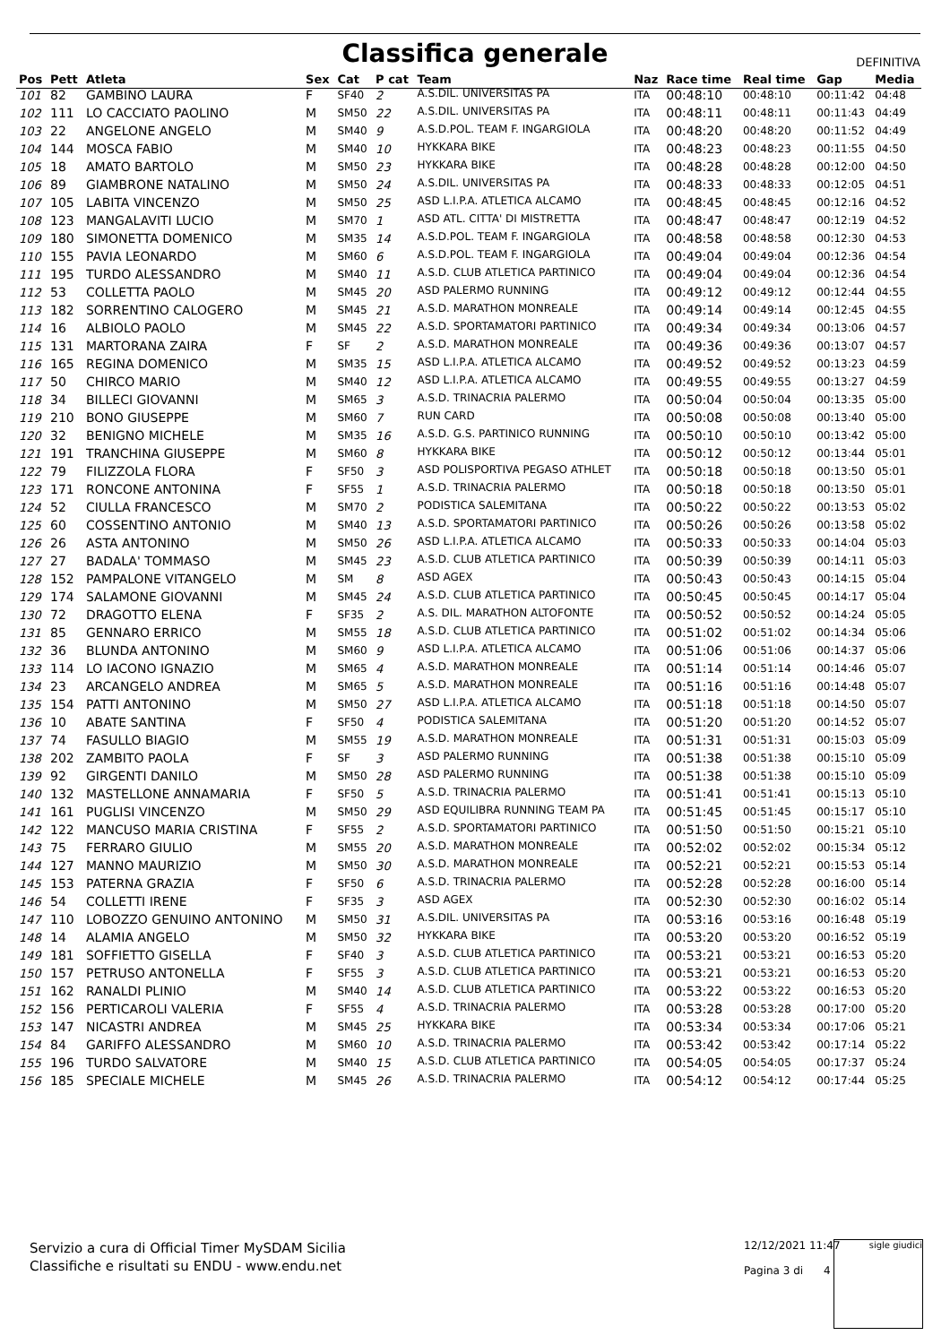Classifica generale
DEFINITIVA
| Pos | Pett | Atleta | Sex | Cat | P cat | Team | Naz | Race time | Real time | Gap | Media |
| --- | --- | --- | --- | --- | --- | --- | --- | --- | --- | --- | --- |
| 101 | 82 | GAMBINO LAURA | F | SF40 | 2 | A.S.DIL. UNIVERSITAS PA | ITA | 00:48:10 | 00:48:10 | 00:11:42 | 04:48 |
| 102 | 111 | LO CACCIATO PAOLINO | M | SM50 | 22 | A.S.DIL. UNIVERSITAS PA | ITA | 00:48:11 | 00:48:11 | 00:11:43 | 04:49 |
| 103 | 22 | ANGELONE ANGELO | M | SM40 | 9 | A.S.D.POL. TEAM F. INGARGIOLA | ITA | 00:48:20 | 00:48:20 | 00:11:52 | 04:49 |
| 104 | 144 | MOSCA FABIO | M | SM40 | 10 | HYKKARA BIKE | ITA | 00:48:23 | 00:48:23 | 00:11:55 | 04:50 |
| 105 | 18 | AMATO BARTOLO | M | SM50 | 23 | HYKKARA BIKE | ITA | 00:48:28 | 00:48:28 | 00:12:00 | 04:50 |
| 106 | 89 | GIAMBRONE NATALINO | M | SM50 | 24 | A.S.DIL. UNIVERSITAS PA | ITA | 00:48:33 | 00:48:33 | 00:12:05 | 04:51 |
| 107 | 105 | LABITA VINCENZO | M | SM50 | 25 | ASD L.I.P.A. ATLETICA ALCAMO | ITA | 00:48:45 | 00:48:45 | 00:12:16 | 04:52 |
| 108 | 123 | MANGALAVITI LUCIO | M | SM70 | 1 | ASD ATL. CITTA' DI MISTRETTA | ITA | 00:48:47 | 00:48:47 | 00:12:19 | 04:52 |
| 109 | 180 | SIMONETTA DOMENICO | M | SM35 | 14 | A.S.D.POL. TEAM F. INGARGIOLA | ITA | 00:48:58 | 00:48:58 | 00:12:30 | 04:53 |
| 110 | 155 | PAVIA LEONARDO | M | SM60 | 6 | A.S.D.POL. TEAM F. INGARGIOLA | ITA | 00:49:04 | 00:49:04 | 00:12:36 | 04:54 |
| 111 | 195 | TURDO ALESSANDRO | M | SM40 | 11 | A.S.D. CLUB ATLETICA PARTINICO | ITA | 00:49:04 | 00:49:04 | 00:12:36 | 04:54 |
| 112 | 53 | COLLETTA PAOLO | M | SM45 | 20 | ASD PALERMO RUNNING | ITA | 00:49:12 | 00:49:12 | 00:12:44 | 04:55 |
| 113 | 182 | SORRENTINO CALOGERO | M | SM45 | 21 | A.S.D. MARATHON MONREALE | ITA | 00:49:14 | 00:49:14 | 00:12:45 | 04:55 |
| 114 | 16 | ALBIOLO PAOLO | M | SM45 | 22 | A.S.D. SPORTAMATORI PARTINICO | ITA | 00:49:34 | 00:49:34 | 00:13:06 | 04:57 |
| 115 | 131 | MARTORANA ZAIRA | F | SF | 2 | A.S.D. MARATHON MONREALE | ITA | 00:49:36 | 00:49:36 | 00:13:07 | 04:57 |
| 116 | 165 | REGINA DOMENICO | M | SM35 | 15 | ASD L.I.P.A. ATLETICA ALCAMO | ITA | 00:49:52 | 00:49:52 | 00:13:23 | 04:59 |
| 117 | 50 | CHIRCO MARIO | M | SM40 | 12 | ASD L.I.P.A. ATLETICA ALCAMO | ITA | 00:49:55 | 00:49:55 | 00:13:27 | 04:59 |
| 118 | 34 | BILLECI GIOVANNI | M | SM65 | 3 | A.S.D. TRINACRIA PALERMO | ITA | 00:50:04 | 00:50:04 | 00:13:35 | 05:00 |
| 119 | 210 | BONO GIUSEPPE | M | SM60 | 7 | RUN CARD | ITA | 00:50:08 | 00:50:08 | 00:13:40 | 05:00 |
| 120 | 32 | BENIGNO MICHELE | M | SM35 | 16 | A.S.D. G.S. PARTINICO RUNNING | ITA | 00:50:10 | 00:50:10 | 00:13:42 | 05:00 |
| 121 | 191 | TRANCHINA GIUSEPPE | M | SM60 | 8 | HYKKARA BIKE | ITA | 00:50:12 | 00:50:12 | 00:13:44 | 05:01 |
| 122 | 79 | FILIZZOLA FLORA | F | SF50 | 3 | ASD POLISPORTIVA PEGASO ATHLET | ITA | 00:50:18 | 00:50:18 | 00:13:50 | 05:01 |
| 123 | 171 | RONCONE ANTONINA | F | SF55 | 1 | A.S.D. TRINACRIA PALERMO | ITA | 00:50:18 | 00:50:18 | 00:13:50 | 05:01 |
| 124 | 52 | CIULLA FRANCESCO | M | SM70 | 2 | PODISTICA SALEMITANA | ITA | 00:50:22 | 00:50:22 | 00:13:53 | 05:02 |
| 125 | 60 | COSSENTINO ANTONIO | M | SM40 | 13 | A.S.D. SPORTAMATORI PARTINICO | ITA | 00:50:26 | 00:50:26 | 00:13:58 | 05:02 |
| 126 | 26 | ASTA ANTONINO | M | SM50 | 26 | ASD L.I.P.A. ATLETICA ALCAMO | ITA | 00:50:33 | 00:50:33 | 00:14:04 | 05:03 |
| 127 | 27 | BADALA' TOMMASO | M | SM45 | 23 | A.S.D. CLUB ATLETICA PARTINICO | ITA | 00:50:39 | 00:50:39 | 00:14:11 | 05:03 |
| 128 | 152 | PAMPALONE VITANGELO | M | SM | 8 | ASD AGEX | ITA | 00:50:43 | 00:50:43 | 00:14:15 | 05:04 |
| 129 | 174 | SALAMONE GIOVANNI | M | SM45 | 24 | A.S.D. CLUB ATLETICA PARTINICO | ITA | 00:50:45 | 00:50:45 | 00:14:17 | 05:04 |
| 130 | 72 | DRAGOTTO ELENA | F | SF35 | 2 | A.S. DIL. MARATHON ALTOFONTE | ITA | 00:50:52 | 00:50:52 | 00:14:24 | 05:05 |
| 131 | 85 | GENNARO ERRICO | M | SM55 | 18 | A.S.D. CLUB ATLETICA PARTINICO | ITA | 00:51:02 | 00:51:02 | 00:14:34 | 05:06 |
| 132 | 36 | BLUNDA ANTONINO | M | SM60 | 9 | ASD L.I.P.A. ATLETICA ALCAMO | ITA | 00:51:06 | 00:51:06 | 00:14:37 | 05:06 |
| 133 | 114 | LO IACONO IGNAZIO | M | SM65 | 4 | A.S.D. MARATHON MONREALE | ITA | 00:51:14 | 00:51:14 | 00:14:46 | 05:07 |
| 134 | 23 | ARCANGELO ANDREA | M | SM65 | 5 | A.S.D. MARATHON MONREALE | ITA | 00:51:16 | 00:51:16 | 00:14:48 | 05:07 |
| 135 | 154 | PATTI ANTONINO | M | SM50 | 27 | ASD L.I.P.A. ATLETICA ALCAMO | ITA | 00:51:18 | 00:51:18 | 00:14:50 | 05:07 |
| 136 | 10 | ABATE SANTINA | F | SF50 | 4 | PODISTICA SALEMITANA | ITA | 00:51:20 | 00:51:20 | 00:14:52 | 05:07 |
| 137 | 74 | FASULLO BIAGIO | M | SM55 | 19 | A.S.D. MARATHON MONREALE | ITA | 00:51:31 | 00:51:31 | 00:15:03 | 05:09 |
| 138 | 202 | ZAMBITO PAOLA | F | SF | 3 | ASD PALERMO RUNNING | ITA | 00:51:38 | 00:51:38 | 00:15:10 | 05:09 |
| 139 | 92 | GIRGENTI DANILO | M | SM50 | 28 | ASD PALERMO RUNNING | ITA | 00:51:38 | 00:51:38 | 00:15:10 | 05:09 |
| 140 | 132 | MASTELLONE ANNAMARIA | F | SF50 | 5 | A.S.D. TRINACRIA PALERMO | ITA | 00:51:41 | 00:51:41 | 00:15:13 | 05:10 |
| 141 | 161 | PUGLISI VINCENZO | M | SM50 | 29 | ASD EQUILIBRA RUNNING TEAM PA | ITA | 00:51:45 | 00:51:45 | 00:15:17 | 05:10 |
| 142 | 122 | MANCUSO MARIA CRISTINA | F | SF55 | 2 | A.S.D. SPORTAMATORI PARTINICO | ITA | 00:51:50 | 00:51:50 | 00:15:21 | 05:10 |
| 143 | 75 | FERRARO GIULIO | M | SM55 | 20 | A.S.D. MARATHON MONREALE | ITA | 00:52:02 | 00:52:02 | 00:15:34 | 05:12 |
| 144 | 127 | MANNO MAURIZIO | M | SM50 | 30 | A.S.D. MARATHON MONREALE | ITA | 00:52:21 | 00:52:21 | 00:15:53 | 05:14 |
| 145 | 153 | PATERNA GRAZIA | F | SF50 | 6 | A.S.D. TRINACRIA PALERMO | ITA | 00:52:28 | 00:52:28 | 00:16:00 | 05:14 |
| 146 | 54 | COLLETTI IRENE | F | SF35 | 3 | ASD AGEX | ITA | 00:52:30 | 00:52:30 | 00:16:02 | 05:14 |
| 147 | 110 | LOBOZZO GENUINO ANTONINO | M | SM50 | 31 | A.S.DIL. UNIVERSITAS PA | ITA | 00:53:16 | 00:53:16 | 00:16:48 | 05:19 |
| 148 | 14 | ALAMIA ANGELO | M | SM50 | 32 | HYKKARA BIKE | ITA | 00:53:20 | 00:53:20 | 00:16:52 | 05:19 |
| 149 | 181 | SOFFIETTO GISELLA | F | SF40 | 3 | A.S.D. CLUB ATLETICA PARTINICO | ITA | 00:53:21 | 00:53:21 | 00:16:53 | 05:20 |
| 150 | 157 | PETRUSO ANTONELLA | F | SF55 | 3 | A.S.D. CLUB ATLETICA PARTINICO | ITA | 00:53:21 | 00:53:21 | 00:16:53 | 05:20 |
| 151 | 162 | RANALDI PLINIO | M | SM40 | 14 | A.S.D. CLUB ATLETICA PARTINICO | ITA | 00:53:22 | 00:53:22 | 00:16:53 | 05:20 |
| 152 | 156 | PERTICAROLI VALERIA | F | SF55 | 4 | A.S.D. TRINACRIA PALERMO | ITA | 00:53:28 | 00:53:28 | 00:17:00 | 05:20 |
| 153 | 147 | NICASTRI ANDREA | M | SM45 | 25 | HYKKARA BIKE | ITA | 00:53:34 | 00:53:34 | 00:17:06 | 05:21 |
| 154 | 84 | GARIFFO ALESSANDRO | M | SM60 | 10 | A.S.D. TRINACRIA PALERMO | ITA | 00:53:42 | 00:53:42 | 00:17:14 | 05:22 |
| 155 | 196 | TURDO SALVATORE | M | SM40 | 15 | A.S.D. CLUB ATLETICA PARTINICO | ITA | 00:54:05 | 00:54:05 | 00:17:37 | 05:24 |
| 156 | 185 | SPECIALE MICHELE | M | SM45 | 26 | A.S.D. TRINACRIA PALERMO | ITA | 00:54:12 | 00:54:12 | 00:17:44 | 05:25 |
Servizio a cura di Official Timer MySDAM Sicilia
Classifiche e risultati su ENDU - www.endu.net
12/12/2021 11:47
Pagina 3 di 4
sigle giudici